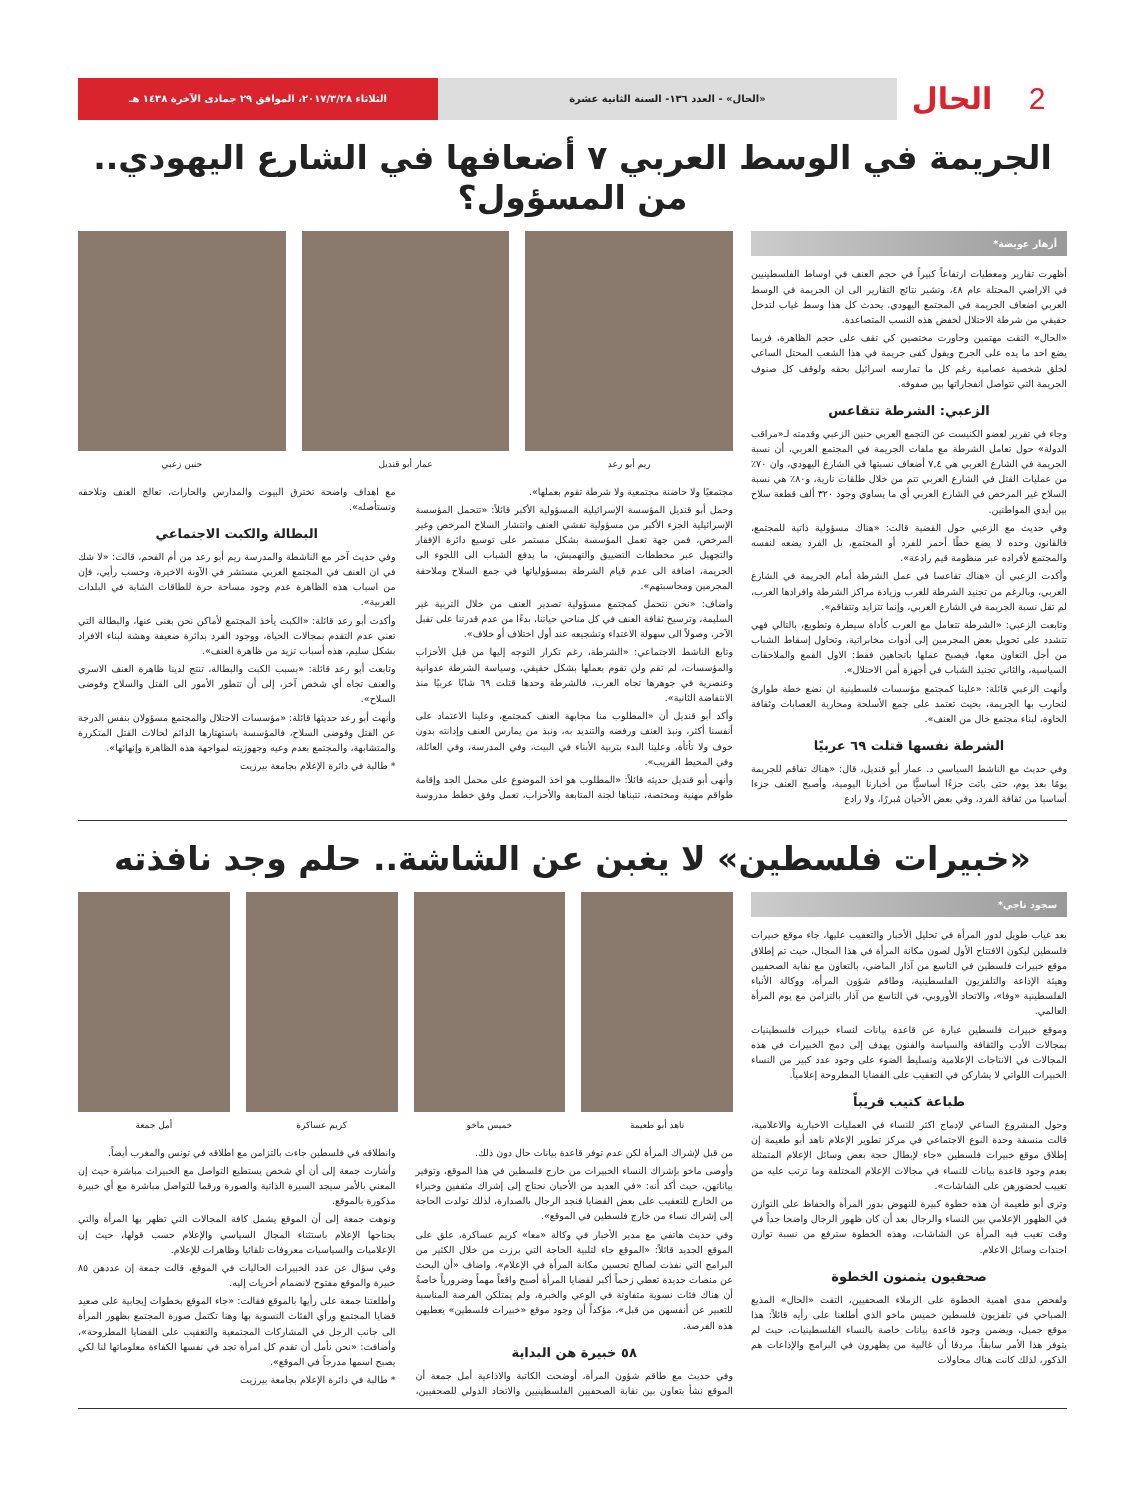2 الحال
«الحال» - العدد ١٣٦- السنة الثانية عشرة
الثلاثاء ٢٠١٧/٣/٢٨، الموافق ٢٩ جمادى الآخرة ١٤٣٨ هـ
الجريمة في الوسط العربي ٧ أضعافها في الشارع اليهودي.. من المسؤول؟
أزهار عويضة*
أظهرت تقارير ومعطيات ارتفاعاً كبيراً في حجم العنف في اوساط الفلسطينيين في الاراضي المحتلة عام ٤٨، وتشير نتائج التقارير الى ان الجريمة في الوسط العربي اضعاف الجريمة في المجتمع اليهودي. يحدث كل هذا وسط غياب لتدخل حقيقي من شرطة الاحتلال لخفض هذه النسب المتصاعدة.
«الحال» التقت مهتمين وحاورت مختصين كي تقف على حجم الظاهرة، فربما يضع احد ما يده على الجرح ويقول كفى جريمة في هذا الشعب المحتل الساعي لخلق شخصية عصامية رغم كل ما تمارسه اسرائيل بحقه ولوقف كل صنوف الجريمة التي تتواصل انفجاراتها بين صفوفه.
الزعبي: الشرطة تتقاعس
وجاء في تقرير لعضو الكنيست عن التجمع العربي حنين الزعبي وقدمته لـ«مراقب الدولة» حول تعامل الشرطة مع ملفات الجريمة في المجتمع العربي، أن نسبة الجريمة في الشارع العربي هي ٧,٤ أضعاف نسبتها في الشارع اليهودي، وان ٧٠٪ من عمليات القتل في الشارع العربي تتم من خلال طلقات نارية، و٨٠٪ هي نسبة السلاح غير المرخص في الشارع العربي أي ما يساوي وجود ٣٢٠ ألف قطعة سلاح بين أيدي المواطنين.
وفي حديث مع الزعبي حول القضية قالت: «هناك مسؤولية ذاتية للمجتمع، فالقانون وحده لا يضع خطًا أحمر للفرد أو المجتمع، بل الفرد يضعه لنفسه والمجتمع لأفراده عبر منظومة قيم رادعة».
وأكدت الزعبي أن «هناك تقاعسا في عمل الشرطة أمام الجريمة في الشارع العربي، وبالرغم من تجنيد الشرطة للعرب وزيادة مراكز الشرطة وافرادها العرب، لم تقل نسبة الجريمة في الشارع العربي، وإنما تتزايد وتتفاقم».
وتابعت الزعبي: «الشرطة تتعامل مع العرب كأداة سيطرة وتطويع، بالتالي فهي تتشدد على تحويل بعض المجرمين إلى أدوات مخابراتية، وتحاول إسقاط الشباب من أجل التعاون معها، فيصبح عملها باتجاهين فقط: الاول القمع والملاحقات السياسية، والثاني تجنيد الشباب في أجهزة أمن الاحتلال».
وأنهت الزعبي قائلة: «علينا كمجتمع مؤسسات فلسطينية ان نضع خطة طوارئ لنحارب بها الجريمة، بحيث تعتمد على جمع الأسلحة ومحاربة العصابات وثقافة الخاوة، لبناء مجتمع خال من العنف».
الشرطة نفسها قتلت ٦٩ عربيًا
وفي حديث مع الناشط السياسي د. عمار أبو قنديل، قال: «هناك تفاقم للجريمة يومًا بعد يوم، حتى باتت جزءًا أساسيًّا من أخبارنا اليومية، وأصبح العنف جزءا أساسيا من ثقافة الفرد، وفي بعض الأحيان مُبررًا، ولا رادع
ريم أبو رعد عمار أبو قنديل حنين زعبي
مجتمعيًا ولا حاضنة مجتمعية ولا شرطة تقوم بعملها».
وحمل أبو قنديل المؤسسة الإسرائيلية المسؤولية الأكبر قائلاً: «تتحمل المؤسسة الإسرائيلية الجزء الأكبر من مسؤولية تفشي العنف وانتشار السلاح المرخص وغير المرخص، فمن جهة تعمل المؤسسة بشكل مستمر على توسيع دائرة الإفقار والتجهيل عبر مخططات التضييق والتهميش، ما يدفع الشباب الى اللجوء الى الجريمة، اضافة الى عدم قيام الشرطة بمسؤولياتها في جمع السلاح وملاحقة المجرمين ومحاسبتهم».
واضاف: «نحن نتحمل كمجتمع مسؤولية تصدير العنف من خلال التربية غير السليمة، وترسيخ ثقافة العنف في كل مناحي حياتنا، بدءًا من عدم قدرتنا على تقبل الآخر، وصولاً الى سهولة الاعتداء وتشجيعه عند أول اختلاف أو خلاف».
وتابع الناشط الاجتماعي: «الشرطة، رغم تكرار التوجه إليها من قبل الأحزاب والمؤسسات، لم تقم ولن تقوم بعملها بشكل حقيقي، وسياسة الشرطة عدوانية وعنصرية في جوهرها تجاه العرب، فالشرطة وحدها قتلت ٦٩ شابًا عربيًا منذ الانتفاضة الثانية».
وأكد أبو قنديل أن «المطلوب منا مجابهة العنف كمجتمع، وعلينا الاعتماد على أنفسنا أكثر، ونبذ العنف ورفضه والتنديد به، ونبذ من يمارس العنف وإدانته بدون خوف ولا تأتأة، وعلينا البدء بتربية الأبناء في البيت، وفي المدرسة، وفي العائلة، وفي المحيط القريب».
وأنهى أبو قنديل حديثه قائلاً: «المطلوب هو اخذ الموضوع على محمل الجد وإقامة طواقم مهنية ومختصة، تتبناها لجنة المتابعة والأحزاب، تعمل وفق خطط مدروسة مع اهداف واضحة تخترق البيوت والمدارس والحارات، تعالج العنف وتلاحقه وتستأصله».
البطالة والكبت الاجتماعي
وفي حديث آخر مع الناشطة والمدرسة ريم أبو رعد من أم الفحم، قالت: «لا شك في ان العنف في المجتمع العربي مستشر في الآونة الاخيرة، وحسب رأيي، فإن من اسباب هذه الظاهرة عدم وجود مساحة حرة للطاقات الشابة في البلدات العربية».
وأكدت أبو رعد قائلة: «الكبت يأخذ المجتمع لأماكن نحن بغنى عنها، والبطالة التي تعني عدم التقدم بمجالات الحياة، ووجود الفرد بدائرة ضعيفة وهشة لبناء الافراد بشكل سليم، هذه أسباب تزيد من ظاهرة العنف».
وتابعت أبو رعد قائلة: «بسبب الكبت والبطالة، تنتج لدينا ظاهرة العنف الاسري والعنف تجاه أي شخص آخر، إلى أن تتطور الأمور الى القتل والسلاح وفوضى السلاح».
وأنهت أبو رعد حديثها قائلة: «مؤسسات الاحتلال والمجتمع مسؤولان بنفس الدرجة عن القتل وفوضى السلاح، فالمؤسسة باستهتارها الدائم لحالات القتل المتكررة والمتشابهة، والمجتمع بعدم وعيه وجهوزيته لمواجهة هذه الظاهرة وإنهائها».
* طالبة في دائرة الإعلام بجامعة بيرزيت
«خبيرات فلسطين» لا يغبن عن الشاشة.. حلم وجد نافذته
سجود ناجي*
بعد غياب طويل لدور المرأة في تحليل الأخبار والتعقيب عليها، جاء موقع خبيرات فلسطين ليكون الافتتاح الأول لصون مكانة المرأة في هذا المجال، حيث تم إطلاق موقع خبيرات فلسطين في التاسع من آذار الماضي، بالتعاون مع نقابة الصحفيين وهيئة الإذاعة والتلفزيون الفلسطينية، وطاقم شؤون المرأة، ووكالة الأنباء الفلسطينية «وفا»، والاتحاد الأوروبي، في التاسع من آذار بالتزامن مع يوم المرأة العالمي.
وموقع خبيرات فلسطين عبارة عن قاعدة بيانات لنساء خبيرات فلسطينيات بمجالات الأدب والثقافة والسياسة والفنون يهدف إلى دمج الخبيرات في هذه المجالات في الانتاجات الإعلامية وتسليط الضوء على وجود عدد كبير من النساء الخبيرات اللواتي لا يشاركن في التعقيب على القضايا المطروحة إعلامياً.
طباعة كتيب قريباً
وحول المشروع الساعي لإدماج اكثر للنساء في العمليات الاخبارية والاعلامية، قالت منسقة وحدة النوع الاجتماعي في مركز تطوير الإعلام ناهد أبو طعيمة إن إطلاق موقع خبيرات فلسطين «جاء لإبطال حجة بعض وسائل الإعلام المتمثلة بعدم وجود قاعدة بيانات للنساء في مجالات الإعلام المختلفة وما ترتب عليه من تغييب لحضورهن على الشاشات».
وترى أبو طعيمة أن هذه خطوة كبيرة للنهوض بدور المرأة والحفاظ على التوازن في الظهور الإعلامي بين النساء والرجال بعد أن كان ظهور الرجال واضحا جداً في وقت تغيب فيه المرأة عن الشاشات، وهذه الخطوة سترفع من نسبة توازن اجندات وسائل الاعلام.
صحفيون يثمنون الخطوة
ولفحص مدى اهمية الخطوة على الزملاء الصحفيين، التقت «الحال» المذيع الصباحي في تلفزيون فلسطين خميس ماخو الذي أطلعنا على رأيه قائلاً: هذا موقع جميل، ويضمن وجود قاعدة بيانات خاصة بالنساء الفلسطينيات، حيث لم يتوفر هذا الأمر سابقاً، مردفا أن غالبية من يظهرون في البرامج والإذاعات هم الذكور، لذلك كانت هناك محاولات
ناهد أبو طعيمة خميس ماخو كريم عساكرة أمل جمعة
من قبل لإشراك المرأة لكن عدم توفر قاعدة بيانات حال دون ذلك.
وأوصى ماخو بإشراك النساء الخبيرات من خارج فلسطين في هذا الموقع، وتوفير بياناتهن، حيث أكد أنه: «في العديد من الأحيان نحتاج إلى إشراك مثقفين وخبراء من الخارج للتعقيب على بعض القضايا فنجد الرجال بالصدارة، لذلك تولدت الحاجة إلى إشراك نساء من خارج فلسطين في الموقع».
وفي حديث هاتفي مع مدير الأخبار في وكالة «معا» كريم عساكرة، علق على الموقع الجديد قائلاً: «الموقع جاء لتلبية الحاجة التي برزت من خلال الكثير من البرامج التي نفذت لصالح تحسين مكانة المرأة في الإعلام»، واضاف «أن البحث عن منصات جديدة تعطي زخماً أكبر لقضايا المرأة أصبح واقعاً مهماً وضرورياً خاصةً أن هناك فئات نسوية متفاوتة في الوعي والخبرة، ولم يمتلكن الفرصة المناسبة للتعبير عن أنفسهن من قبل»، مؤكداً أن وجود موقع «خبيرات فلسطين» يعطيهن هذه الفرصة.
٥٨ خبيرة هن البداية
وفي حديث مع طاقم شؤون المرأة، أوضحت الكاتبة والاذاعية أمل جمعة أن الموقع نشأ بتعاون بين نقابة الصحفيين الفلسطينيين والاتحاد الدولي للصحفيين، وانطلاقه في فلسطين جاءت بالتزامن مع اطلاقه في تونس والمغرب أيضاً.
وأشارت جمعة إلى أن أي شخص يستطيع التواصل مع الخبيرات مباشرة حيث إن المعني بالأمر سيجد السيرة الذاتية والصورة ورقما للتواصل مباشرة مع أي خبيرة مذكورة بالموقع.
ونوهت جمعة إلى أن الموقع يشمل كافة المجالات التي تظهر بها المرأة والتي يحتاجها الإعلام باستثناء المجال السياسي والإعلام حسب قولها، حيث إن الإعلاميات والسياسيات معروفات تلقائيا وظاهرات للإعلام.
وفي سؤال عن عدد الخبيرات الحاليات في الموقع، قالت جمعة إن عددهن ٨٥ خبيرة والموقع مفتوح لانضمام أخريات إليه.
وأطلعتنا جمعة على رأيها بالموقع فقالت: «جاء الموقع بخطوات إيجابية على صعيد قضايا المجتمع ورأي الفئات النسوية بها وهنا تكتمل صورة المجتمع بظهور المرأة الى جانب الرجل في المشاركات المجتمعية والتعقيب على القضايا المطروحة»، وأضافت: «نحن نأمل أن تقدم كل امرأة تجد في نفسها الكفاءة معلوماتها لنا لكي يصبح اسمها مدرجاً في الموقع».
* طالبة في دائرة الإعلام بجامعة بيرزيت